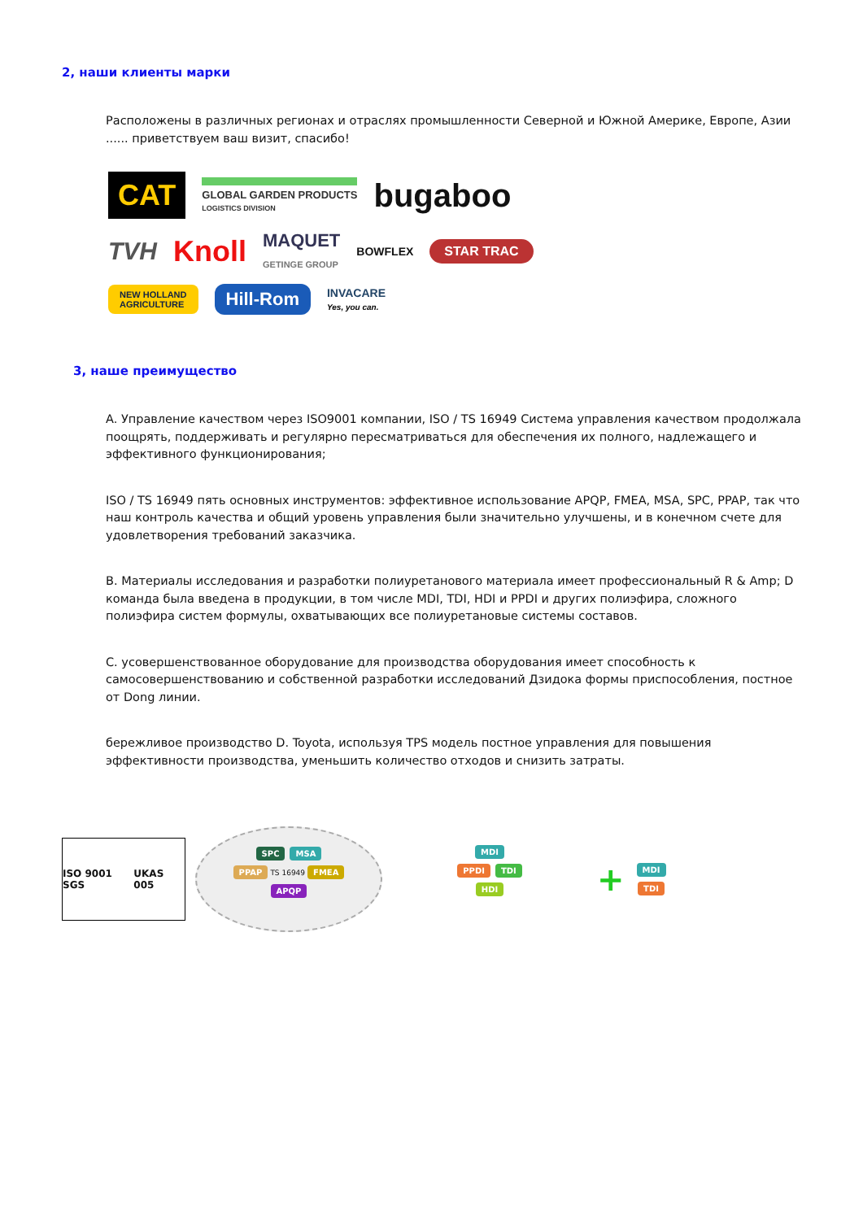2, наши клиенты марки
Расположены в различных регионах и отраслях промышленности Северной и Южной Америке, Европе, Азии ...... приветствуем ваш визит, спасибо!
CAT
GLOBAL GARDEN PRODUCTS
LOGISTICS DIVISION
bugaboo
TVH
Knoll
MAQUET
GETINGE GROUP
BOWFLEX
STAR TRAC
NEW HOLLAND
AGRICULTURE
Hill-Rom
INVACARE
Yes, you can.
3, наше преимущество
A. Управление качеством через ISO9001 компании, ISO / TS 16949 Система управления качеством продолжала поощрять, поддерживать и регулярно пересматриваться для обеспечения их полного, надлежащего и эффективного функционирования;
ISO / TS 16949 пять основных инструментов: эффективное использование APQP, FMEA, MSA, SPC, PPAP, так что наш контроль качества и общий уровень управления были значительно улучшены, и в конечном счете для удовлетворения требований заказчика.
B. Материалы исследования и разработки полиуретанового материала имеет профессиональный R & Amp; D команда была введена в продукции, в том числе MDI, TDI, HDI и PPDI и других полиэфира, сложного полиэфира систем формулы, охватывающих все полиуретановые системы составов.
C. усовершенствованное оборудование для производства оборудования имеет способность к самосовершенствованию и собственной разработки исследований Дзидока формы приспособления, постное от Dong линии.
бережливое производство D. Toyota, используя TPS модель постное управления для повышения эффективности производства, уменьшить количество отходов и снизить затраты.
ISO 9001 SGS UKAS 005
SPC MSA
PPAP TS 16949 FMEA
APQP
MDI
PPDI TDI
HDI
+
MDI
TDI